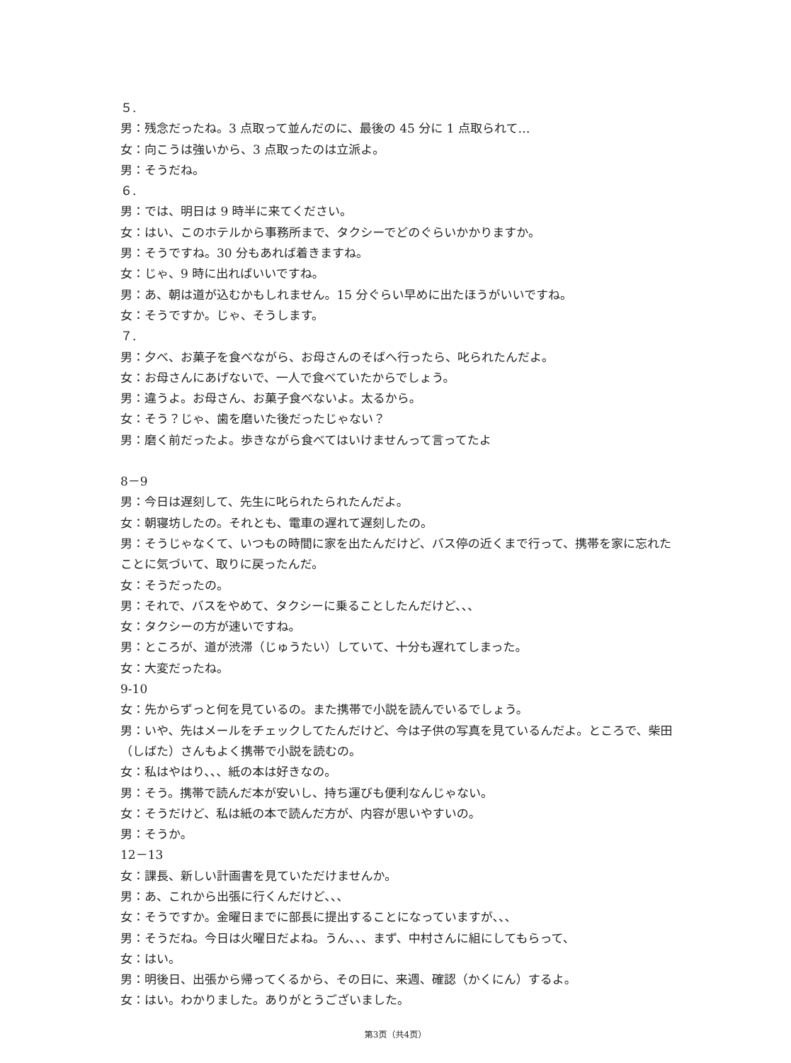５.
男：残念だったね。3 点取って並んだのに、最後の 45 分に 1 点取られて…
女：向こうは強いから、3 点取ったのは立派よ。
男：そうだね。
６.
男：では、明日は 9 時半に来てください。
女：はい、このホテルから事務所まで、タクシーでどのぐらいかかりますか。
男：そうですね。30 分もあれば着きますね。
女：じゃ、9 時に出ればいいですね。
男：あ、朝は道が込むかもしれません。15 分ぐらい早めに出たほうがいいですね。
女：そうですか。じゃ、そうします。
７.
男：夕べ、お菓子を食べながら、お母さんのそばへ行ったら、叱られたんだよ。
女：お母さんにあげないで、一人で食べていたからでしょう。
男：違うよ。お母さん、お菓子食べないよ。太るから。
女：そう？じゃ、歯を磨いた後だったじゃない？
男：磨く前だったよ。歩きながら食べてはいけませんって言ってたよ
8－9
男：今日は遅刻して、先生に叱られたられたんだよ。
女：朝寝坊したの。それとも、電車の遅れて遅刻したの。
男：そうじゃなくて、いつもの時間に家を出たんだけど、バス停の近くまで行って、携帯を家に忘れたことに気づいて、取りに戻ったんだ。
女：そうだったの。
男：それで、バスをやめて、タクシーに乗ることしたんだけど、、、
女：タクシーの方が速いですね。
男：ところが、道が渋滞（じゅうたい）していて、十分も遅れてしまった。
女：大変だったね。
9-10
女：先からずっと何を見ているの。また携帯で小説を読んでいるでしょう。
男：いや、先はメールをチェックしてたんだけど、今は子供の写真を見ているんだよ。ところで、柴田（しばた）さんもよく携帯で小説を読むの。
女：私はやはり、、、紙の本は好きなの。
男：そう。携帯で読んだ本が安いし、持ち運びも便利なんじゃない。
女：そうだけど、私は紙の本で読んだ方が、内容が思いやすいの。
男：そうか。
12－13
女：課長、新しい計画書を見ていただけませんか。
男：あ、これから出張に行くんだけど、、、
女：そうですか。金曜日までに部長に提出することになっていますが、、、
男：そうだね。今日は火曜日だよね。うん、、、まず、中村さんに組にしてもらって、
女：はい。
男：明後日、出張から帰ってくるから、その日に、来週、確認（かくにん）するよ。
女：はい。わかりました。ありがとうございました。
第3页（共4页）